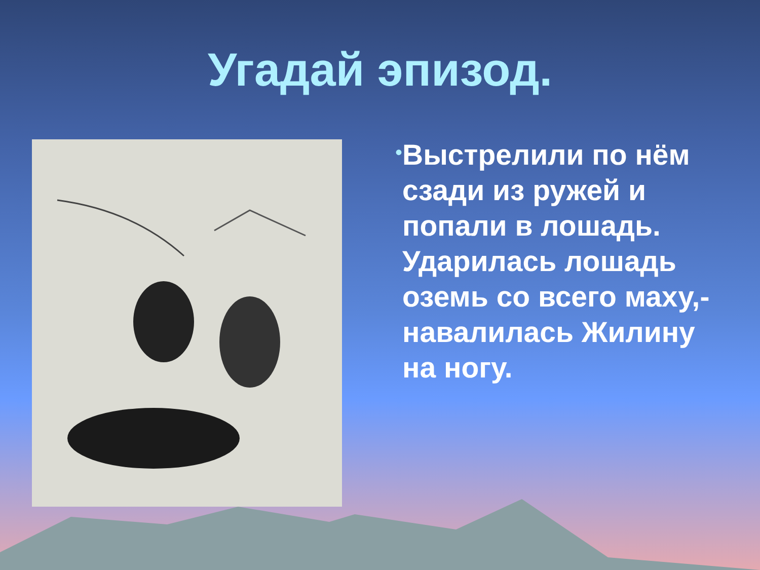Угадай эпизод.
•
Выстрелили по нём сзади из ружей и попали в лошадь. Ударилась лошадь оземь со всего маху,- навалилась Жилину на ногу.